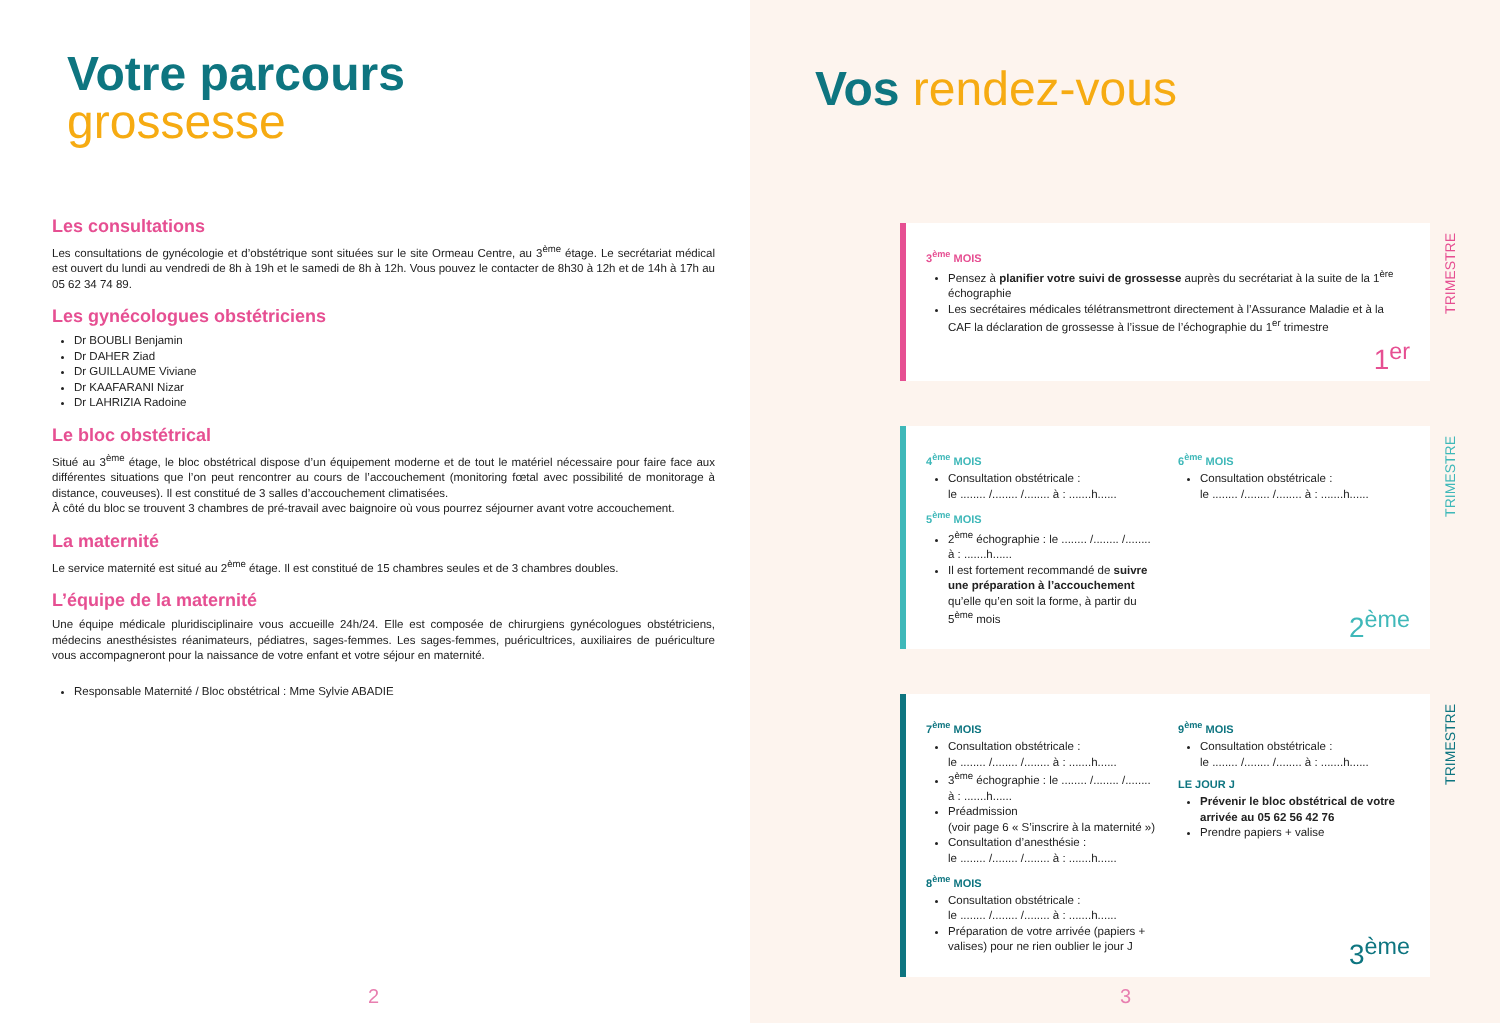Votre parcours
grossesse
Les consultations
Les consultations de gynécologie et d’obstétrique sont situées sur le site Ormeau Centre, au 3<sup>ème</sup> étage. Le secrétariat médical est ouvert du lundi au vendredi de 8h à 19h et le samedi de 8h à 12h. Vous pouvez le contacter de 8h30 à 12h et de 14h à 17h au 05 62 34 74 89.
Les gynécologues obstétriciens
Dr BOUBLI Benjamin
Dr DAHER Ziad
Dr GUILLAUME Viviane
Dr KAAFARANI Nizar
Dr LAHRIZIA Radoine
Le bloc obstétrical
Situé au 3<sup>ème</sup> étage, le bloc obstétrical dispose d’un équipement moderne et de tout le matériel nécessaire pour faire face aux différentes situations que l’on peut rencontrer au cours de l’accouchement (monitoring fœtal avec possibilité de monitorage à distance, couveuses). Il est constitué de 3 salles d’accouchement climatisées.
À côté du bloc se trouvent 3 chambres de pré-travail avec baignoire où vous pourrez séjourner avant votre accouchement.
La maternité
Le service maternité est situé au 2<sup>ème</sup> étage. Il est constitué de 15 chambres seules et de 3 chambres doubles.
L’équipe de la maternité
Une équipe médicale pluridisciplinaire vous accueille 24h/24. Elle est composée de chirurgiens gynécologues obstétriciens, médecins anesthésistes réanimateurs, pédiatres, sages-femmes. Les sages-femmes, puéricultrices, auxiliaires de puériculture vous accompagneront pour la naissance de votre enfant et votre séjour en maternité.
Responsable Maternité / Bloc obstétrical : Mme Sylvie ABADIE
2
Vos rendez-vous
3<sup>ème</sup> MOIS
Pensez à planifier votre suivi de grossesse auprès du secrétariat à la suite de la 1<sup>ère</sup> échographie
Les secrétaires médicales télétransmettront directement à l’Assurance Maladie et à la CAF la déclaration de grossesse à l’issue de l’échographie du 1<sup>er</sup> trimestre
TRIMESTRE
1<sup>er</sup>
4<sup>ème</sup> MOIS
Consultation obstétricale :
le ........ /........ /........ à : .......h......
5<sup>ème</sup> MOIS
2<sup>ème</sup> échographie : le ........ /........ /........ à : .......h......
Il est fortement recommandé de suivre une préparation à l’accouchement qu’elle qu’en soit la forme, à partir du 5<sup>ème</sup> mois
6<sup>ème</sup> MOIS
Consultation obstétricale :
le ........ /........ /........ à : .......h......
TRIMESTRE
2<sup>ème</sup>
7<sup>ème</sup> MOIS
Consultation obstétricale :
le ........ /........ /........ à : .......h......
3<sup>ème</sup> échographie : le ........ /........ /........ à : .......h......
Préadmission
(voir page 6 « S’inscrire à la maternité »)
Consultation d’anesthésie :
le ........ /........ /........ à : .......h......
8<sup>ème</sup> MOIS
Consultation obstétricale :
le ........ /........ /........ à : .......h......
Préparation de votre arrivée (papiers + valises) pour ne rien oublier le jour J
9<sup>ème</sup> MOIS
Consultation obstétricale :
le ........ /........ /........ à : .......h......
LE JOUR J
Prévenir le bloc obstétrical de votre arrivée au 05 62 56 42 76
Prendre papiers + valise
TRIMESTRE
3<sup>ème</sup>
3